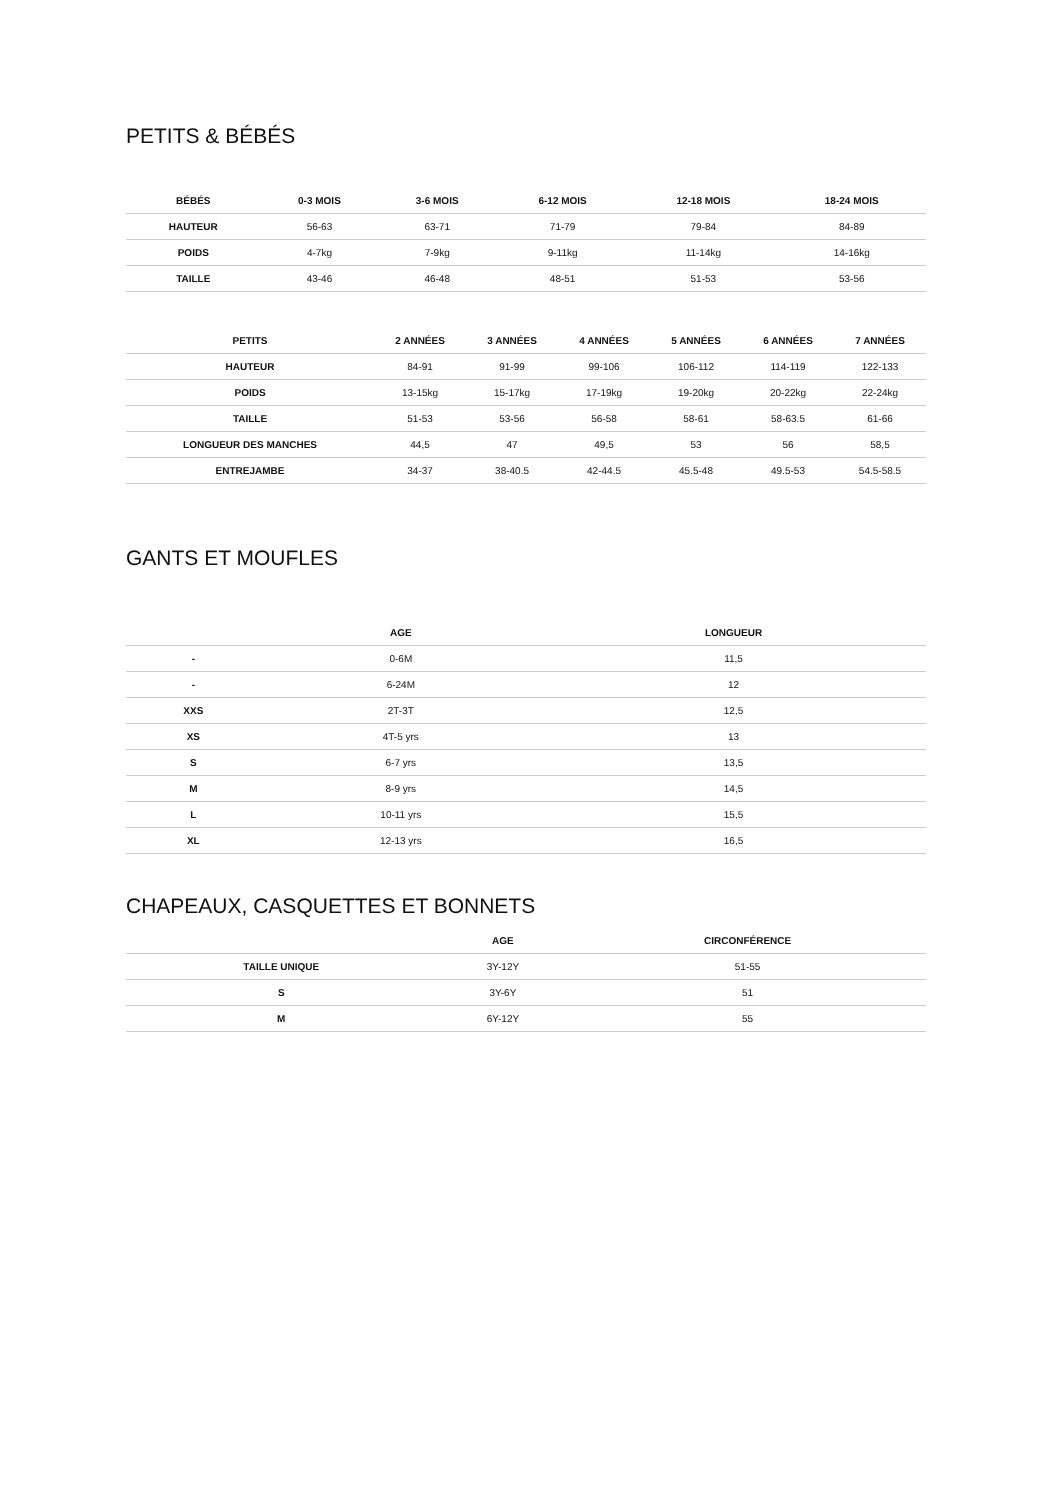PETITS & BÉBÉS
| BÉBÉS | 0-3 MOIS | 3-6 MOIS | 6-12 MOIS | 12-18 MOIS | 18-24 MOIS |
| --- | --- | --- | --- | --- | --- |
| HAUTEUR | 56-63 | 63-71 | 71-79 | 79-84 | 84-89 |
| POIDS | 4-7kg | 7-9kg | 9-11kg | 11-14kg | 14-16kg |
| TAILLE | 43-46 | 46-48 | 48-51 | 51-53 | 53-56 |
| PETITS | 2 ANNÉES | 3 ANNÉES | 4 ANNÉES | 5 ANNÉES | 6 ANNÉES | 7 ANNÉES |
| --- | --- | --- | --- | --- | --- | --- |
| HAUTEUR | 84-91 | 91-99 | 99-106 | 106-112 | 114-119 | 122-133 |
| POIDS | 13-15kg | 15-17kg | 17-19kg | 19-20kg | 20-22kg | 22-24kg |
| TAILLE | 51-53 | 53-56 | 56-58 | 58-61 | 58-63.5 | 61-66 |
| LONGUEUR DES MANCHES | 44,5 | 47 | 49,5 | 53 | 56 | 58,5 |
| ENTREJAMBE | 34-37 | 38-40.5 | 42-44.5 | 45.5-48 | 49.5-53 | 54.5-58.5 |
GANTS ET MOUFLES
| | AGE | LONGUEUR |
| --- | --- | --- |
| - | 0-6M | 11,5 |
| - | 6-24M | 12 |
| XXS | 2T-3T | 12,5 |
| XS | 4T-5 yrs | 13 |
| S | 6-7 yrs | 13,5 |
| M | 8-9 yrs | 14,5 |
| L | 10-11 yrs | 15,5 |
| XL | 12-13 yrs | 16,5 |
CHAPEAUX, CASQUETTES ET BONNETS
| | AGE | CIRCONFÉRENCE |
| --- | --- | --- |
| TAILLE UNIQUE | 3Y-12Y | 51-55 |
| S | 3Y-6Y | 51 |
| M | 6Y-12Y | 55 |